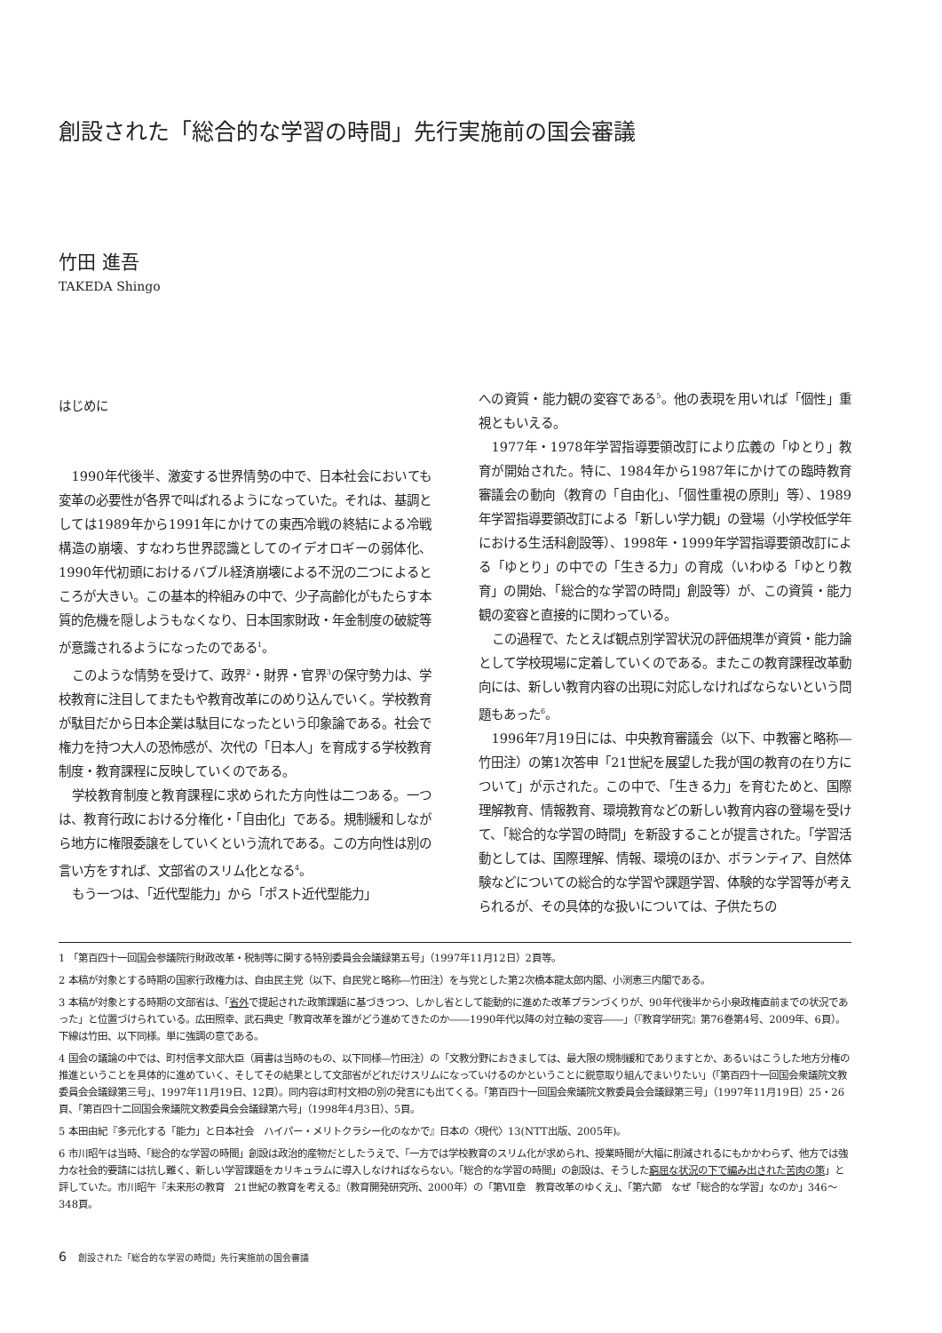創設された「総合的な学習の時間」先行実施前の国会審議
竹田 進吾
TAKEDA Shingo
はじめに
1990年代後半、激変する世界情勢の中で、日本社会においても変革の必要性が各界で叫ばれるようになっていた。それは、基調としては1989年から1991年にかけての東西冷戦の終結による冷戦構造の崩壊、すなわち世界認識としてのイデオロギーの弱体化、1990年代初頭におけるバブル経済崩壊による不況の二つによるところが大きい。この基本的枠組みの中で、少子高齢化がもたらす本質的危機を隠しようもなくなり、日本国家財政・年金制度の破綻等が意識されるようになったのである<sup>1</sup>。
このような情勢を受けて、政界<sup>2</sup>・財界・官界<sup>3</sup>の保守勢力は、学校教育に注目してまたもや教育改革にのめり込んでいく。学校教育が駄目だから日本企業は駄目になったという印象論である。社会で権力を持つ大人の恐怖感が、次代の「日本人」を育成する学校教育制度・教育課程に反映していくのである。
学校教育制度と教育課程に求められた方向性は二つある。一つは、教育行政における分権化・「自由化」である。規制緩和しながら地方に権限委譲をしていくという流れである。この方向性は別の言い方をすれば、文部省のスリム化となる<sup>4</sup>。
もう一つは、「近代型能力」から「ポスト近代型能力」
への資質・能力観の変容である<sup>5</sup>。他の表現を用いれば「個性」重視ともいえる。
1977年・1978年学習指導要領改訂により広義の「ゆとり」教育が開始された。特に、1984年から1987年にかけての臨時教育審議会の動向（教育の「自由化」、「個性重視の原則」等）、1989年学習指導要領改訂による「新しい学力観」の登場（小学校低学年における生活科創設等）、1998年・1999年学習指導要領改訂による「ゆとり」の中での「生きる力」の育成（いわゆる「ゆとり教育」の開始、「総合的な学習の時間」創設等）が、この資質・能力観の変容と直接的に関わっている。
この過程で、たとえば観点別学習状況の評価規準が資質・能力論として学校現場に定着していくのである。またこの教育課程改革動向には、新しい教育内容の出現に対応しなければならないという問題もあった<sup>6</sup>。
1996年7月19日には、中央教育審議会（以下、中教審と略称―竹田注）の第1次答申「21世紀を展望した我が国の教育の在り方について」が示された。この中で、「生きる力」を育むためと、国際理解教育、情報教育、環境教育などの新しい教育内容の登場を受けて、「総合的な学習の時間」を新設することが提言された。「学習活動としては、国際理解、情報、環境のほか、ボランティア、自然体験などについての総合的な学習や課題学習、体験的な学習等が考えられるが、その具体的な扱いについては、子供たちの
1 「第百四十一回国会参議院行財政改革・税制等に関する特別委員会会議録第五号」（1997年11月12日）2頁等。
2 本稿が対象とする時期の国家行政権力は、自由民主党（以下、自民党と略称―竹田注）を与党とした第2次橋本龍太郎内閣、小渕恵三内閣である。
3 本稿が対象とする時期の文部省は、「省外で提起された政策課題に基づきつつ、しかし省として能動的に進めた改革プランづくりが、90年代後半から小泉政権直前までの状況であった」と位置づけられている。広田照幸、武石典史「教育改革を誰がどう進めてきたのか――1990年代以降の対立軸の変容――」（『教育学研究』第76巻第4号、2009年、6頁）。下線は竹田、以下同様。単に強調の意である。
4 国会の議論の中では、町村信孝文部大臣（肩書は当時のもの、以下同様―竹田注）の「文教分野におきましては、最大限の規制緩和でありますとか、あるいはこうした地方分権の推進ということを具体的に進めていく、そしてその結果として文部省がどれだけスリムになっていけるのかということに鋭意取り組んでまいりたい」（「第百四十一回国会衆議院文教委員会会議録第三号」、1997年11月19日、12頁）。同内容は町村文相の別の発言にも出てくる。「第百四十一回国会衆議院文教委員会会議録第三号」（1997年11月19日）25・26頁、「第百四十二回国会衆議院文教委員会会議録第六号」（1998年4月3日）、5頁。
5 本田由紀『多元化する「能力」と日本社会　ハイパー・メリトクラシー化のなかで』日本の〈現代〉13(NTT出版、2005年)。
6 市川昭午は当時、「総合的な学習の時間」創設は政治的産物だとしたうえで、「一方では学校教育のスリム化が求められ、授業時間が大幅に削減されるにもかかわらず、他方では強力な社会的要請には抗し難く、新しい学習課題をカリキュラムに導入しなければならない。「総合的な学習の時間」の創設は、そうした窮屈な状況の下で編み出された苦肉の策」と評していた。市川昭午『未来形の教育　21世紀の教育を考える』（教育開発研究所、2000年）の「第Ⅶ章　教育改革のゆくえ」、「第六節　なぜ「総合的な学習」なのか」346～348頁。
6 創設された「総合的な学習の時間」先行実施前の国会審議